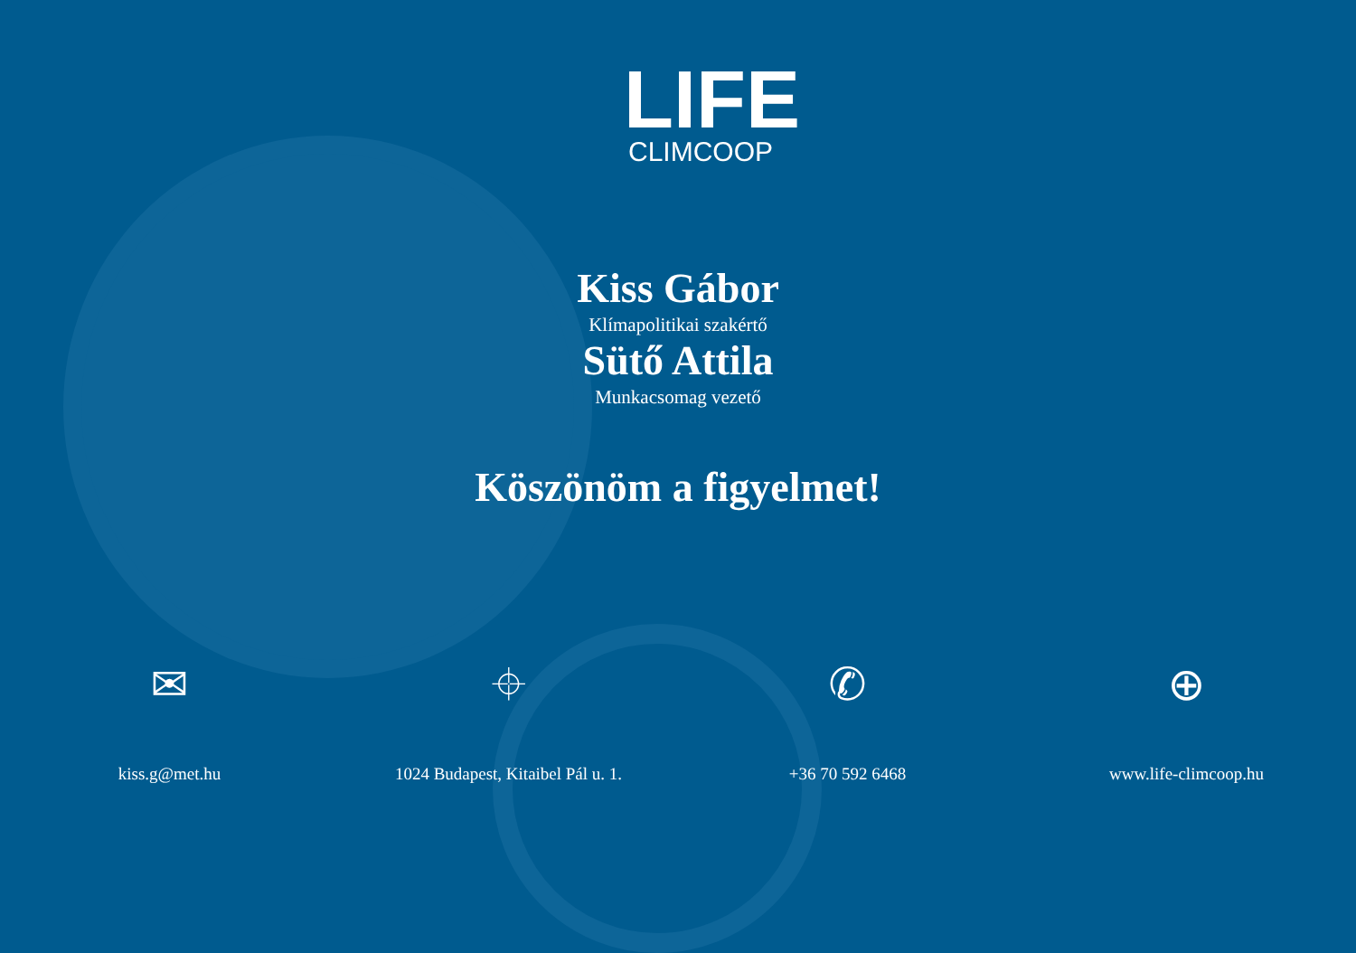LIFE
CLIMCOOP
Kiss Gábor
Klímapolitikai szakértő
Sütő Attila
Munkacsomag vezető
Köszönöm a figyelmet!
✉
kiss.g@met.hu
⌖
1024 Budapest, Kitaibel Pál u. 1.
✆
+36 70 592 6468
⊕
www.life-climcoop.hu